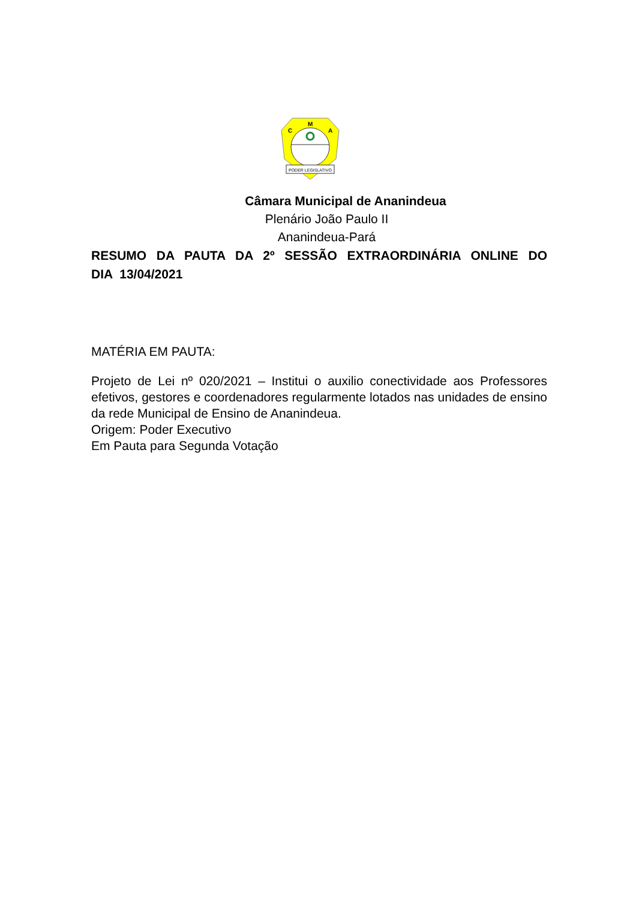M
C
A
PODER LEGISLATIVO
Câmara Municipal de Ananindeua
Plenário João Paulo II
Ananindeua-Pará
RESUMO DA PAUTA DA 2º SESSÃO EXTRAORDINÁRIA ONLINE DO DIA 13/04/2021
MATÉRIA EM PAUTA:
Projeto de Lei nº 020/2021 – Institui o auxilio conectividade aos Professores efetivos, gestores e coordenadores regularmente lotados nas unidades de ensino da rede Municipal de Ensino de Ananindeua.
Origem: Poder Executivo
Em Pauta para Segunda Votação